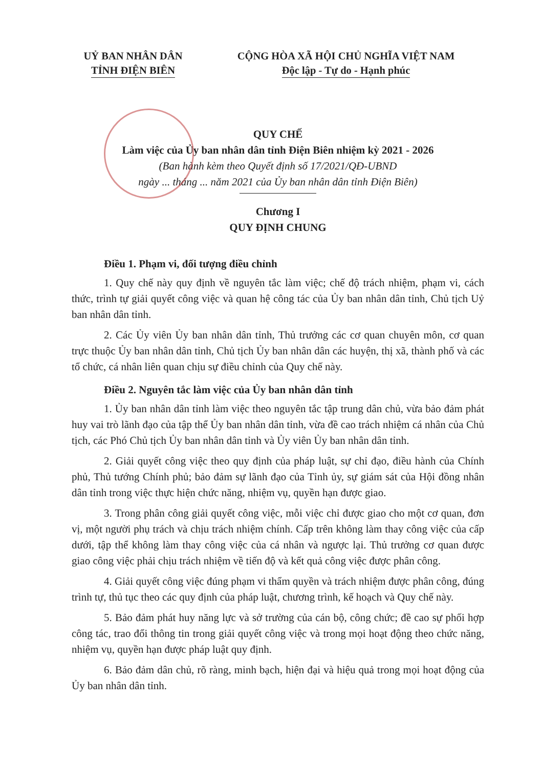UỶ BAN NHÂN DÂN
TỈNH ĐIỆN BIÊN
CỘNG HÒA XÃ HỘI CHỦ NGHĨA VIỆT NAM
Độc lập - Tự do - Hạnh phúc
QUY CHẾ
Làm việc của Ủy ban nhân dân tỉnh Điện Biên nhiệm kỳ 2021 - 2026
(Ban hành kèm theo Quyết định số 17/2021/QĐ-UBND
ngày ... tháng ... năm 2021 của Ủy ban nhân dân tỉnh Điện Biên)
Chương I
QUY ĐỊNH CHUNG
Điều 1. Phạm vi, đối tượng điều chỉnh
1. Quy chế này quy định về nguyên tắc làm việc; chế độ trách nhiệm, phạm vi, cách thức, trình tự giải quyết công việc và quan hệ công tác của Ủy ban nhân dân tỉnh, Chủ tịch Uỷ ban nhân dân tỉnh.
2. Các Ủy viên Ủy ban nhân dân tỉnh, Thủ trưởng các cơ quan chuyên môn, cơ quan trực thuộc Ủy ban nhân dân tỉnh, Chủ tịch Ủy ban nhân dân các huyện, thị xã, thành phố và các tổ chức, cá nhân liên quan chịu sự điều chỉnh của Quy chế này.
Điều 2. Nguyên tắc làm việc của Ủy ban nhân dân tỉnh
1. Ủy ban nhân dân tỉnh làm việc theo nguyên tắc tập trung dân chủ, vừa bảo đảm phát huy vai trò lãnh đạo của tập thể Ủy ban nhân dân tỉnh, vừa đề cao trách nhiệm cá nhân của Chủ tịch, các Phó Chủ tịch Ủy ban nhân dân tỉnh và Ủy viên Ủy ban nhân dân tỉnh.
2. Giải quyết công việc theo quy định của pháp luật, sự chỉ đạo, điều hành của Chính phủ, Thủ tướng Chính phủ; bảo đảm sự lãnh đạo của Tỉnh ủy, sự giám sát của Hội đồng nhân dân tỉnh trong việc thực hiện chức năng, nhiệm vụ, quyền hạn được giao.
3. Trong phân công giải quyết công việc, mỗi việc chỉ được giao cho một cơ quan, đơn vị, một người phụ trách và chịu trách nhiệm chính. Cấp trên không làm thay công việc của cấp dưới, tập thể không làm thay công việc của cá nhân và ngược lại. Thủ trưởng cơ quan được giao công việc phải chịu trách nhiệm về tiến độ và kết quả công việc được phân công.
4. Giải quyết công việc đúng phạm vi thẩm quyền và trách nhiệm được phân công, đúng trình tự, thủ tục theo các quy định của pháp luật, chương trình, kế hoạch và Quy chế này.
5. Bảo đảm phát huy năng lực và sở trường của cán bộ, công chức; đề cao sự phối hợp công tác, trao đổi thông tin trong giải quyết công việc và trong mọi hoạt động theo chức năng, nhiệm vụ, quyền hạn được pháp luật quy định.
6. Bảo đảm dân chủ, rõ ràng, minh bạch, hiện đại và hiệu quả trong mọi hoạt động của Ủy ban nhân dân tỉnh.